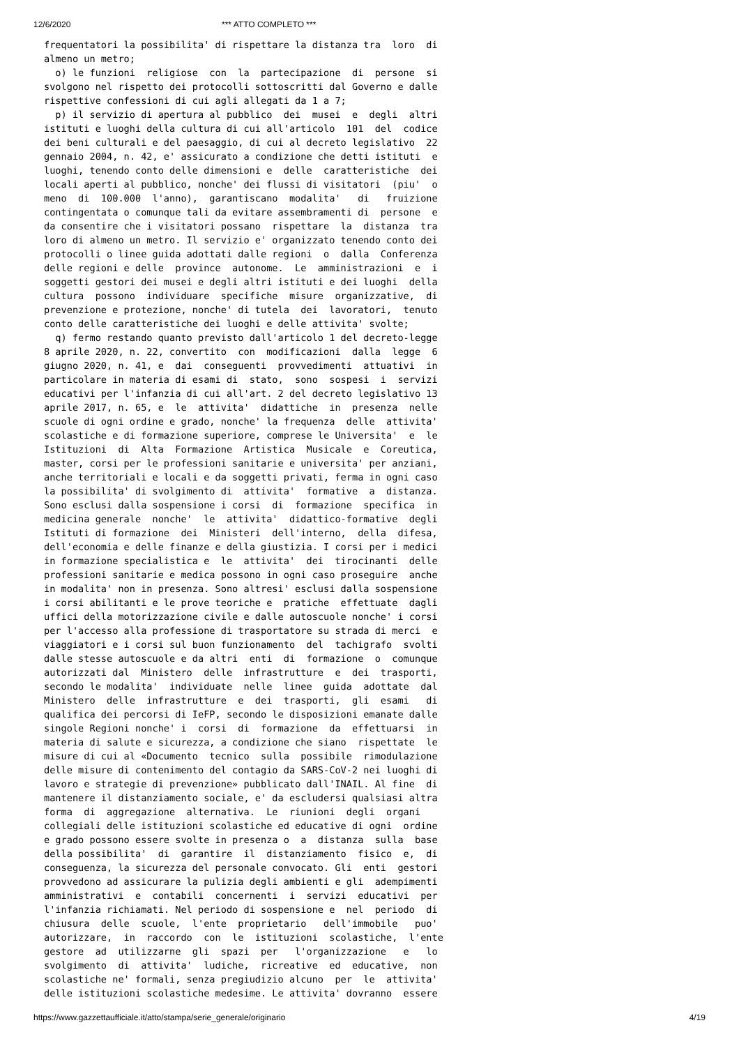12/6/2020 *** ATTO COMPLETO ***
frequentatori la possibilita' di rispettare la distanza tra  loro  di
almeno un metro;
  o) le funzioni  religiose  con  la  partecipazione  di  persone  si
svolgono nel rispetto dei protocolli sottoscritti dal Governo e dalle
rispettive confessioni di cui agli allegati da 1 a 7;
  p) il servizio di apertura al pubblico  dei  musei  e  degli  altri
istituti e luoghi della cultura di cui all'articolo  101  del  codice
dei beni culturali e del paesaggio, di cui al decreto legislativo  22
gennaio 2004, n. 42, e' assicurato a condizione che detti istituti  e
luoghi, tenendo conto delle dimensioni e  delle  caratteristiche  dei
locali aperti al pubblico, nonche' dei flussi di visitatori  (piu'  o
meno  di  100.000  l'anno),  garantiscano  modalita'   di   fruizione
contingentata o comunque tali da evitare assembramenti di  persone  e
da consentire che i visitatori possano  rispettare  la  distanza  tra
loro di almeno un metro. Il servizio e' organizzato tenendo conto dei
protocolli o linee guida adottati dalle regioni  o  dalla  Conferenza
delle regioni e delle  province  autonome.  Le  amministrazioni  e  i
soggetti gestori dei musei e degli altri istituti e dei luoghi  della
cultura  possono  individuare  specifiche  misure  organizzative,  di
prevenzione e protezione, nonche' di tutela  dei  lavoratori,  tenuto
conto delle caratteristiche dei luoghi e delle attivita' svolte;
  q) fermo restando quanto previsto dall'articolo 1 del decreto-legge
8 aprile 2020, n. 22, convertito  con  modificazioni  dalla  legge  6
giugno 2020, n. 41, e  dai  conseguenti  provvedimenti  attuativi  in
particolare in materia di esami di  stato,  sono  sospesi  i  servizi
educativi per l'infanzia di cui all'art. 2 del decreto legislativo 13
aprile 2017, n. 65, e  le  attivita'  didattiche  in  presenza  nelle
scuole di ogni ordine e grado, nonche' la frequenza  delle  attivita'
scolastiche e di formazione superiore, comprese le Universita'  e  le
Istituzioni  di  Alta  Formazione  Artistica  Musicale  e  Coreutica,
master, corsi per le professioni sanitarie e universita' per anziani,
anche territoriali e locali e da soggetti privati, ferma in ogni caso
la possibilita' di svolgimento di  attivita'  formative  a  distanza.
Sono esclusi dalla sospensione i corsi  di  formazione  specifica  in
medicina generale  nonche'  le  attivita'  didattico-formative  degli
Istituti di formazione  dei  Ministeri  dell'interno,  della  difesa,
dell'economia e delle finanze e della giustizia. I corsi per i medici
in formazione specialistica e  le  attivita'  dei  tirocinanti  delle
professioni sanitarie e medica possono in ogni caso proseguire  anche
in modalita' non in presenza. Sono altresi' esclusi dalla sospensione
i corsi abilitanti e le prove teoriche e  pratiche  effettuate  dagli
uffici della motorizzazione civile e dalle autoscuole nonche' i corsi
per l'accesso alla professione di trasportatore su strada di merci  e
viaggiatori e i corsi sul buon funzionamento  del  tachigrafo  svolti
dalle stesse autoscuole e da altri  enti  di  formazione  o  comunque
autorizzati dal  Ministero  delle  infrastrutture  e  dei  trasporti,
secondo le modalita'  individuate  nelle  linee  guida  adottate  dal
Ministero  delle  infrastrutture  e  dei  trasporti,  gli  esami   di
qualifica dei percorsi di IeFP, secondo le disposizioni emanate dalle
singole Regioni nonche' i  corsi  di  formazione  da  effettuarsi  in
materia di salute e sicurezza, a condizione che siano  rispettate  le
misure di cui al «Documento  tecnico  sulla  possibile  rimodulazione
delle misure di contenimento del contagio da SARS-CoV-2 nei luoghi di
lavoro e strategie di prevenzione» pubblicato dall'INAIL. Al fine  di
mantenere il distanziamento sociale, e' da escludersi qualsiasi altra
forma  di  aggregazione  alternativa.  Le  riunioni  degli  organi
collegiali delle istituzioni scolastiche ed educative di ogni  ordine
e grado possono essere svolte in presenza o  a  distanza  sulla  base
della possibilita'  di  garantire  il  distanziamento  fisico  e,  di
conseguenza, la sicurezza del personale convocato. Gli  enti  gestori
provvedono ad assicurare la pulizia degli ambienti e gli  adempimenti
amministrativi  e  contabili  concernenti  i  servizi  educativi  per
l'infanzia richiamati. Nel periodo di sospensione e  nel  periodo  di
chiusura  delle  scuole,  l'ente  proprietario   dell'immobile   puo'
autorizzare,  in  raccordo  con  le  istituzioni  scolastiche,  l'ente
gestore  ad  utilizzarne  gli  spazi  per   l'organizzazione   e   lo
svolgimento  di  attivita'  ludiche,  ricreative  ed  educative,  non
scolastiche ne' formali, senza pregiudizio alcuno  per  le  attivita'
delle istituzioni scolastiche medesime. Le attivita' dovranno  essere
https://www.gazzettaufficiale.it/atto/stampa/serie_generale/originario 4/19